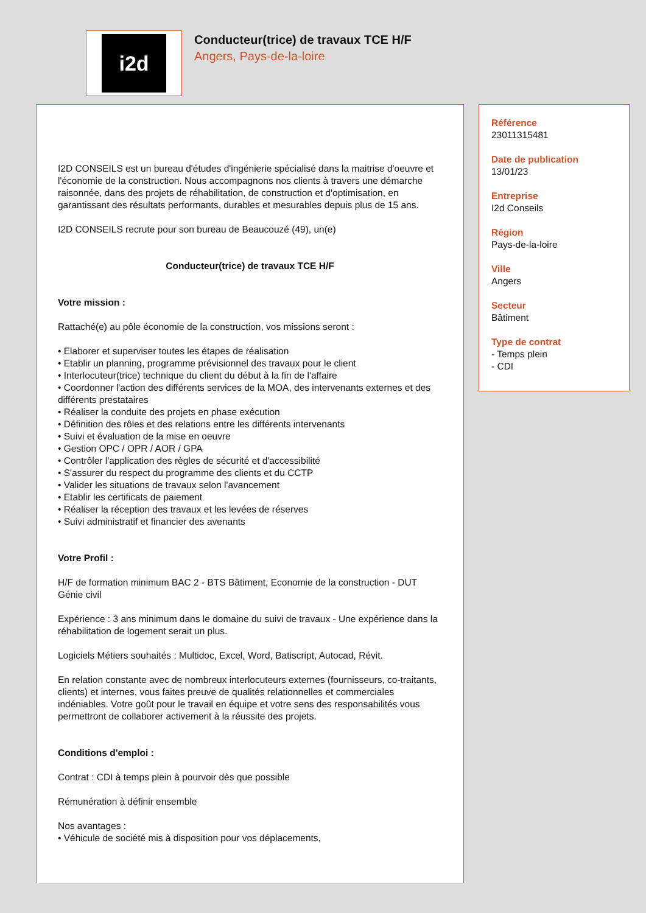i2d
Conducteur(trice) de travaux TCE H/F
Angers, Pays-de-la-loire
I2D CONSEILS est un bureau d'études d'ingénierie spécialisé dans la maitrise d'oeuvre et l'économie de la construction. Nous accompagnons nos clients à travers une démarche raisonnée, dans des projets de réhabilitation, de construction et d'optimisation, en garantissant des résultats performants, durables et mesurables depuis plus de 15 ans.
I2D CONSEILS recrute pour son bureau de Beaucouzé (49), un(e)
Conducteur(trice) de travaux TCE H/F
Votre mission :
Rattaché(e) au pôle économie de la construction, vos missions seront :
• Elaborer et superviser toutes les étapes de réalisation
• Etablir un planning, programme prévisionnel des travaux pour le client
• Interlocuteur(trice) technique du client du début à la fin de l'affaire
• Coordonner l'action des différents services de la MOA, des intervenants externes et des différents prestataires
• Réaliser la conduite des projets en phase exécution
• Définition des rôles et des relations entre les différents intervenants
• Suivi et évaluation de la mise en oeuvre
• Gestion OPC / OPR / AOR / GPA
• Contrôler l'application des règles de sécurité et d'accessibilité
• S'assurer du respect du programme des clients et du CCTP
• Valider les situations de travaux selon l'avancement
• Etablir les certificats de paiement
• Réaliser la réception des travaux et les levées de réserves
• Suivi administratif et financier des avenants
Votre Profil :
H/F de formation minimum BAC 2 - BTS Bâtiment, Economie de la construction - DUT Génie civil
Expérience : 3 ans minimum dans le domaine du suivi de travaux - Une expérience dans la
réhabilitation de logement serait un plus.
Logiciels Métiers souhaités : Multidoc, Excel, Word, Batiscript, Autocad, Révit.
En relation constante avec de nombreux interlocuteurs externes (fournisseurs, co-traitants, clients) et internes, vous faites preuve de qualités relationnelles et commerciales indéniables. Votre goût pour le travail en équipe et votre sens des responsabilités vous permettront de collaborer activement à la réussite des projets.
Conditions d'emploi :
Contrat : CDI à temps plein à pourvoir dès que possible
Rémunération à définir ensemble
Nos avantages :
• Véhicule de société mis à disposition pour vos déplacements,
Référence
23011315481
Date de publication
13/01/23
Entreprise
I2d Conseils
Région
Pays-de-la-loire
Ville
Angers
Secteur
Bâtiment
Type de contrat
- Temps plein
- CDI